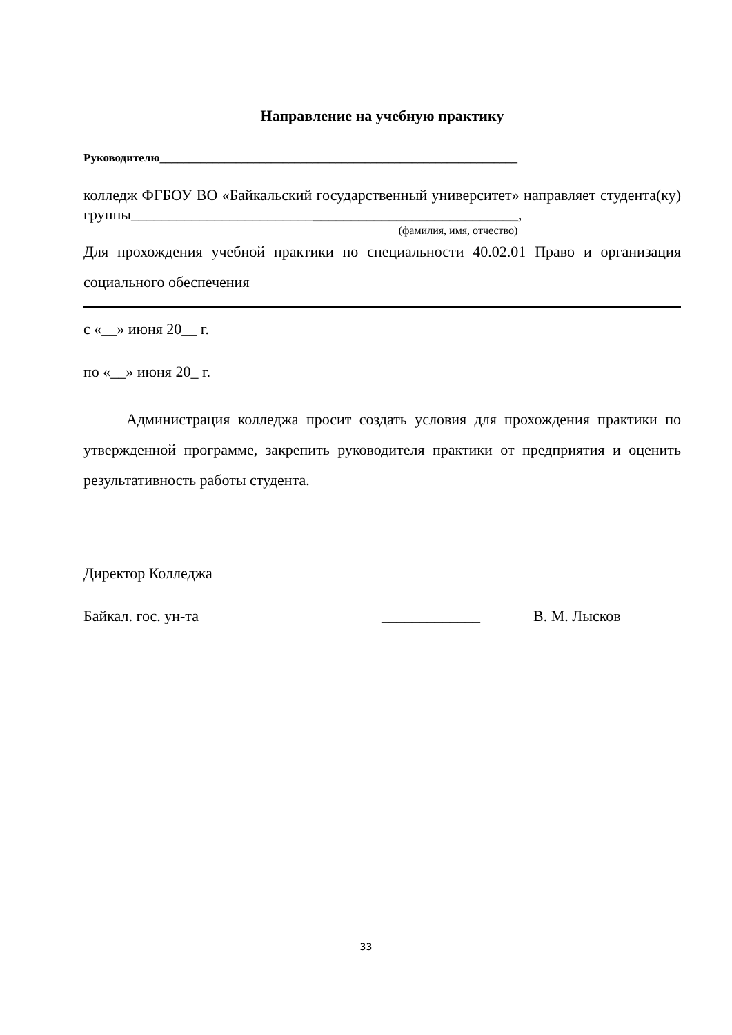Направление на учебную практику
Руководителю_____________________________________________________________
колледж ФГБОУ ВО «Байкальский государственный университет» направляет студента(ку) группы___________________________________________________,
(фамилия, имя, отчество)
Для прохождения учебной практики по специальности 40.02.01 Право и организация социального обеспечения
с «__» июня 20__ г.
по «__» июня 20_ г.
Администрация колледжа просит создать условия для прохождения практики по утвержденной программе, закрепить руководителя практики от предприятия и оценить результативность работы студента.
Директор Колледжа
Байкал. гос. ун-та _____________ В. М. Лысков
33